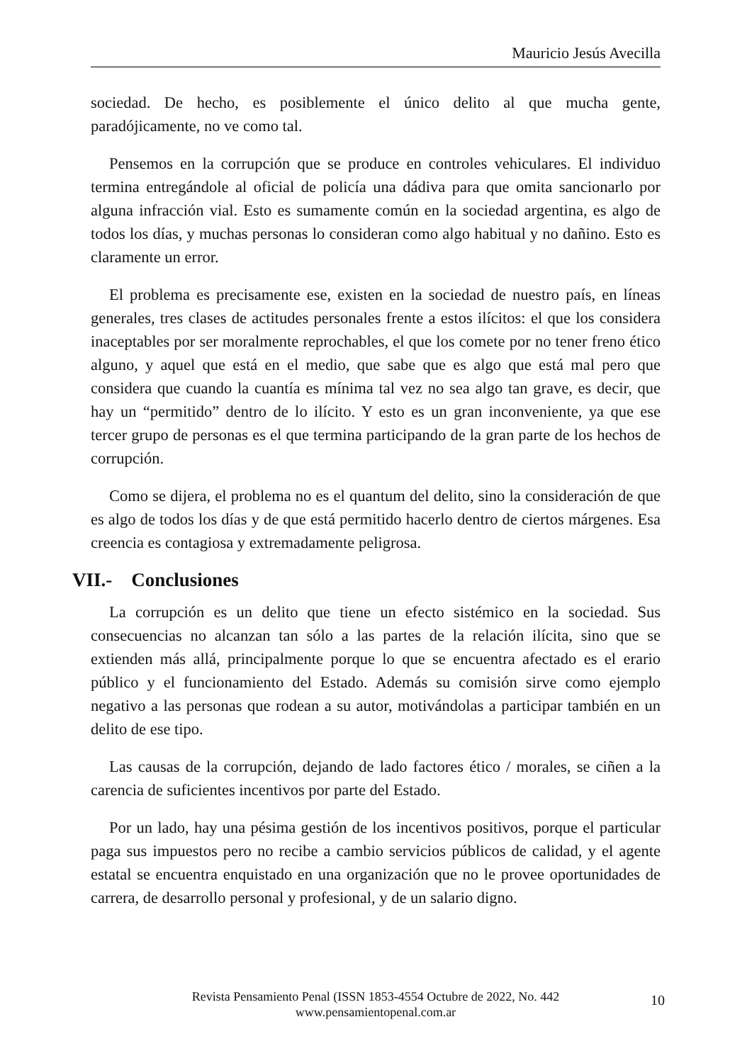Mauricio Jesús Avecilla
sociedad. De hecho, es posiblemente el único delito al que mucha gente, paradójicamente, no ve como tal.
Pensemos en la corrupción que se produce en controles vehiculares. El individuo termina entregándole al oficial de policía una dádiva para que omita sancionarlo por alguna infracción vial. Esto es sumamente común en la sociedad argentina, es algo de todos los días, y muchas personas lo consideran como algo habitual y no dañino. Esto es claramente un error.
El problema es precisamente ese, existen en la sociedad de nuestro país, en líneas generales, tres clases de actitudes personales frente a estos ilícitos: el que los considera inaceptables por ser moralmente reprochables, el que los comete por no tener freno ético alguno, y aquel que está en el medio, que sabe que es algo que está mal pero que considera que cuando la cuantía es mínima tal vez no sea algo tan grave, es decir, que hay un “permitido” dentro de lo ilícito. Y esto es un gran inconveniente, ya que ese tercer grupo de personas es el que termina participando de la gran parte de los hechos de corrupción.
Como se dijera, el problema no es el quantum del delito, sino la consideración de que es algo de todos los días y de que está permitido hacerlo dentro de ciertos márgenes. Esa creencia es contagiosa y extremadamente peligrosa.
VII.- Conclusiones
La corrupción es un delito que tiene un efecto sistémico en la sociedad. Sus consecuencias no alcanzan tan sólo a las partes de la relación ilícita, sino que se extienden más allá, principalmente porque lo que se encuentra afectado es el erario público y el funcionamiento del Estado. Además su comisión sirve como ejemplo negativo a las personas que rodean a su autor, motivándolas a participar también en un delito de ese tipo.
Las causas de la corrupción, dejando de lado factores ético / morales, se ciñen a la carencia de suficientes incentivos por parte del Estado.
Por un lado, hay una pésima gestión de los incentivos positivos, porque el particular paga sus impuestos pero no recibe a cambio servicios públicos de calidad, y el agente estatal se encuentra enquistado en una organización que no le provee oportunidades de carrera, de desarrollo personal y profesional, y de un salario digno.
Revista Pensamiento Penal (ISSN 1853-4554 Octubre de 2022, No. 442
www.pensamientopenal.com.ar
10